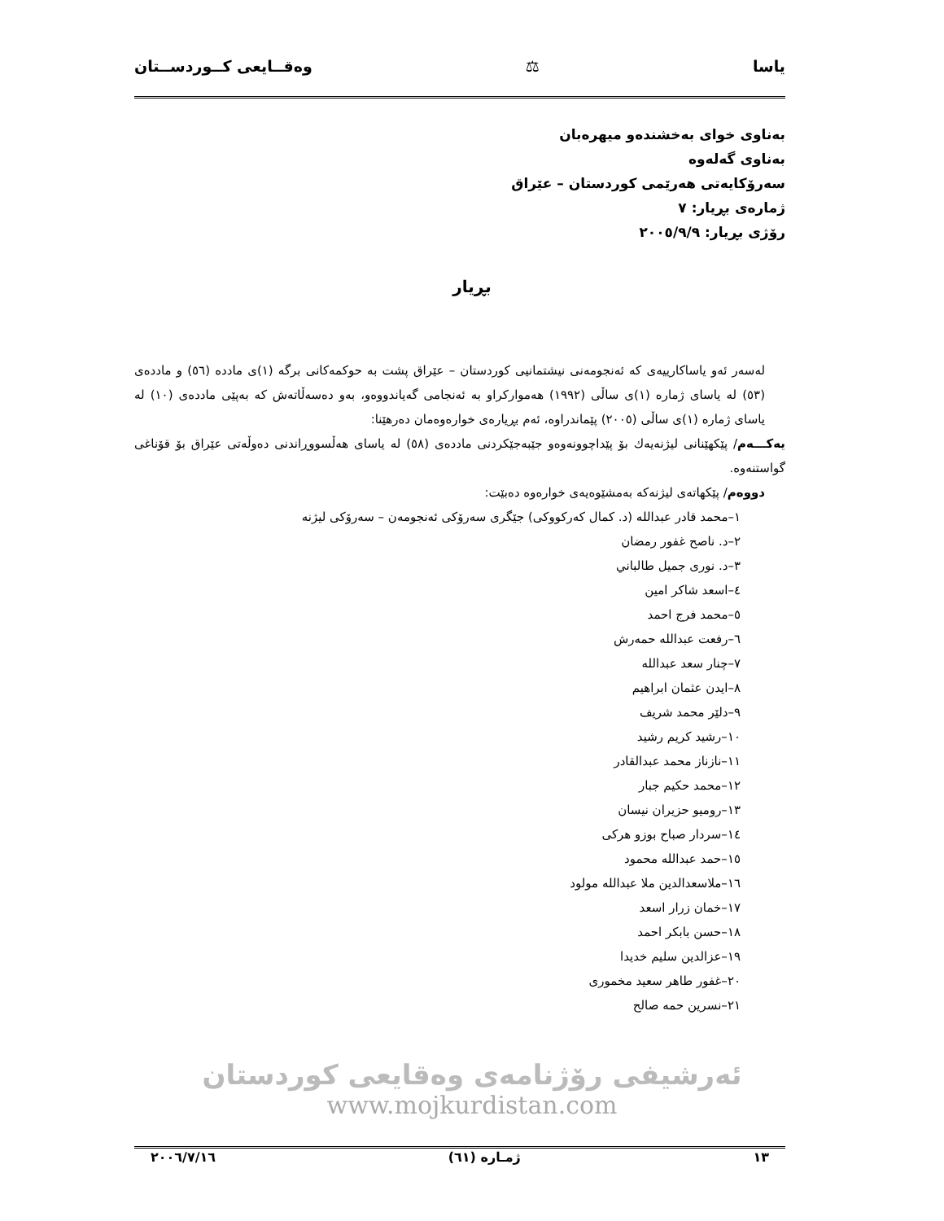یاسا ⚖ وەقــایعی كــوردســتان
بەناوی خوای بەخشندەو میهرەبان
بەناوی گەلەوە
سەرۆكایەتی هەرێمی كوردستان – عێراق
ژمارەی بڕیار: ٧
رۆژی بڕیار: ٢٠٠٥/٩/٩
بڕیار
لەسەر ئەو یاساكارییەی كە ئەنجومەنی نیشتمانیی كوردستان – عێراق پشت بە حوكمەكانی برگە (١)ی مادده (٥٦) و ماددەی (٥٣) لە یاسای ژمارە (١)ی ساڵی (١٩٩٢) هەمواركراو بە ئەنجامی گەیاندووەو، بەو دەسەڵاتەش كە بەپێی ماددەی (١٠) لە یاسای ژمارە (١)ی ساڵی (٢٠٠٥) پێماندراوە، ئەم بڕیارەی خوارەوەمان دەرهێنا:
یەكـــەم/ پێكهێنانی لیژنەیەك بۆ پێداچوونەوەو جێبەجێكردنی ماددەی (٥٨) لە یاسای هەڵسووڕاندنی دەوڵەتی عێراق بۆ قۆناغی گواستنەوە.
دووەم/ پێكهاتەی لیژنەكە بەمشێوەیەی خوارەوە دەبێت:
١–محمد قادر عبدالله (د. كمال كەركووكی) جێگری سەرۆكی ئەنجومەن – سەرۆكی لیژنە
٢–د. ناصح غفور رمضان
٣–د. نوری جمیل طالباني
٤–اسعد شاكر امین
٥–محمد فرج احمد
٦–رفعت عبدالله حمەرش
٧–چنار سعد عبدالله
٨–ایدن عثمان ابراهیم
٩–دلێر محمد شریف
١٠–رشید كریم رشید
١١–نازناز محمد عبدالقادر
١٢–محمد حكیم جبار
١٣–رومیو حزیران نیسان
١٤–سردار صباح بوزو هركی
١٥–حمد عبدالله محمود
١٦–ملاسعدالدین ملا عبدالله مولود
١٧–خمان زرار اسعد
١٨–حسن بابكر احمد
١٩–عزالدین سلیم خدیدا
٢٠–غفور طاهر سعید مخموری
٢١–نسرین حمە صالح
ئەرشیفی رۆژنامەی وەقایعی كوردستان
www.mojkurdistan.com
١٣ ژمـارە (٦١) ٢٠٠٦/٧/١٦